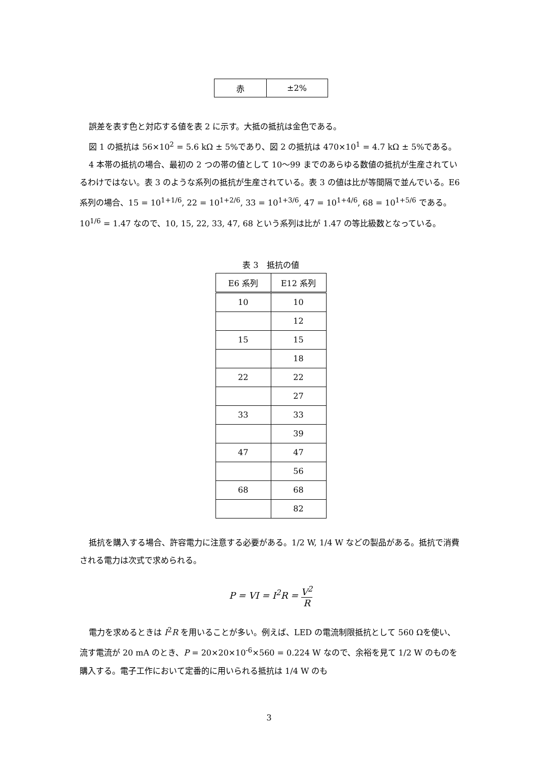| 赤 | ±2% |
誤差を表す色と対応する値を表 2 に示す。大抵の抵抗は金色である。
図 1 の抵抗は 56×10<sup>2</sup> = 5.6 kΩ ± 5%であり、図 2 の抵抗は 470×10<sup>1</sup> = 4.7 kΩ ± 5%である。
4 本帯の抵抗の場合、最初の 2 つの帯の値として 10〜99 までのあらゆる数値の抵抗が生産されているわけではない。表 3 のような系列の抵抗が生産されている。表 3 の値は比が等間隔で並んでいる。E6 系列の場合、15 = 10<sup>1+1/6</sup>, 22 = 10<sup>1+2/6</sup>, 33 = 10<sup>1+3/6</sup>, 47 = 10<sup>1+4/6</sup>, 68 = 10<sup>1+5/6</sup> である。10<sup>1/6</sup> = 1.47 なので、10, 15, 22, 33, 47, 68 という系列は比が 1.47 の等比級数となっている。
表 3　抵抗の値
| E6 系列 | E12 系列 |
| --- | --- |
| 10 | 10 |
| | 12 |
| 15 | 15 |
| | 18 |
| 22 | 22 |
| | 27 |
| 33 | 33 |
| | 39 |
| 47 | 47 |
| | 56 |
| 68 | 68 |
| | 82 |
抵抗を購入する場合、許容電力に注意する必要がある。1/2 W, 1/4 W などの製品がある。抵抗で消費される電力は次式で求められる。
P = VI = I<sup>2</sup>R = V<sup>2</sup> R
電力を求めるときは I<sup>2</sup>R を用いることが多い。例えば、LED の電流制限抵抗として 560 Ωを使い、流す電流が 20 mA のとき、P = 20×20×10<sup>-6</sup>×560 = 0.224 W なので、余裕を見て 1/2 W のものを購入する。電子工作において定番的に用いられる抵抗は 1/4 W のも
3